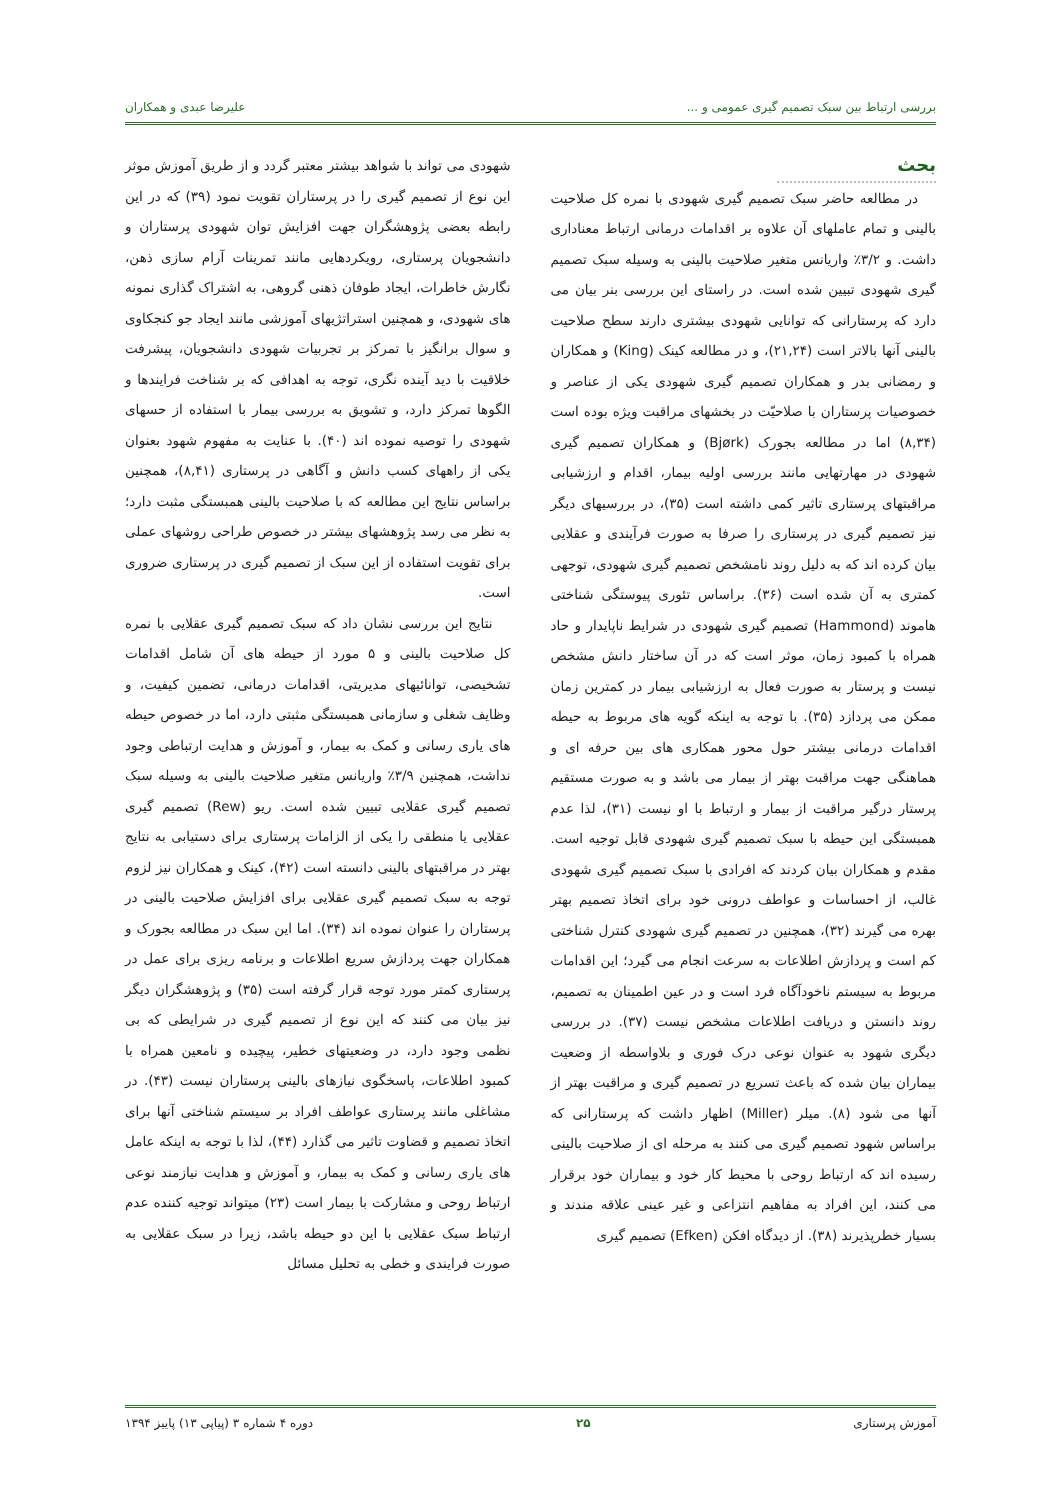بررسی ارتباط بین سبک تصمیم گیری عمومی و ... علیرضا عبدی و همکاران
بحث
در مطالعه حاضر سبک تصمیم گیری شهودی با نمره کل صلاحیت بالینی و تمام عاملهای آن علاوه بر اقدامات درمانی ارتباط معناداری داشت. و ۳/۲٪ واریانس متغیر صلاحیت بالینی به وسیله سبک تصمیم گیری شهودی تبیین شده است. در راستای این بررسی بنر بیان می دارد که پرستارانی که توانایی شهودی بیشتری دارند سطح صلاحیت بالینی آنها بالاتر است (۲۱,۲۴)، و در مطالعه کینک (King) و همکاران و رمضانی بدر و همکاران تصمیم گیری شهودی یکی از عناصر و خصوصیات پرستاران با صلاحیّت در بخشهای مراقبت ویژه بوده است (۸,۳۴) اما در مطالعه بجورک (Bjørk) و همکاران تصمیم گیری شهودی در مهارتهایی مانند بررسی اولیه بیمار، اقدام و ارزشیابی مراقبتهای پرستاری تاثیر کمی داشته است (۳۵)، در بررسیهای دیگر نیز تصمیم گیری در پرستاری را صرفا به صورت فرآیندی و عقلایی بیان کرده اند که به دلیل روند نامشخص تصمیم گیری شهودی، توجهی کمتری به آن شده است (۳۶). براساس تئوری پیوستگی شناختی هاموند (Hammond) تصمیم گیری شهودی در شرایط ناپایدار و حاد همراه با کمبود زمان، موثر است که در آن ساختار دانش مشخص نیست و پرستار به صورت فعال به ارزشیابی بیمار در کمترین زمان ممکن می پردازد (۳۵). با توجه به اینکه گویه های مربوط به حیطه اقدامات درمانی بیشتر حول محور همکاری های بین حرفه ای و هماهنگی جهت مراقبت بهتر از بیمار می باشد و به صورت مستقیم پرستار درگیر مراقبت از بیمار و ارتباط با او نیست (۳۱)، لذا عدم همبستگی این حیطه با سبک تصمیم گیری شهودی قابل توجیه است. مقدم و همکاران بیان کردند که افرادی با سبک تصمیم گیری شهودی غالب، از احساسات و عواطف درونی خود برای اتخاذ تصمیم بهتر بهره می گیرند (۳۲)، همچنین در تصمیم گیری شهودی کنترل شناختی کم است و پردازش اطلاعات به سرعت انجام می گیرد؛ این اقدامات مربوط به سیستم ناخودآگاه فرد است و در عین اطمینان به تصمیم، روند دانستن و دریافت اطلاعات مشخص نیست (۳۷). در بررسی دیگری شهود به عنوان نوعی درک فوری و بلاواسطه از وضعیت بیماران بیان شده که باعث تسریع در تصمیم گیری و مراقبت بهتر از آنها می شود (۸). میلر (Miller) اظهار داشت که پرستارانی که براساس شهود تصمیم گیری می کنند به مرحله ای از صلاحیت بالینی رسیده اند که ارتباط روحی با محیط کار خود و بیماران خود برقرار می کنند، این افراد به مفاهیم انتزاعی و غیر عینی علاقه مندند و بسیار خطرپذیرند (۳۸). از دیدگاه افکن (Efken) تصمیم گیری
شهودی می تواند با شواهد بیشتر معتبر گردد و از طریق آموزش موثر این نوع از تصمیم گیری را در پرستاران تقویت نمود (۳۹) که در این رابطه بعضی پژوهشگران جهت افزایش توان شهودی پرستاران و دانشجویان پرستاری، رویکردهایی مانند تمرینات آرام سازی ذهن، نگارش خاطرات، ایجاد طوفان ذهنی گروهی، به اشتراک گذاری نمونه های شهودی، و همچنین استراتژیهای آموزشی مانند ایجاد جو کنجکاوی و سوال برانگیز با تمرکز بر تجربیات شهودی دانشجویان، پیشرفت خلاقیت با دید آینده نگری، توجه به اهدافی که بر شناخت فرایندها و الگوها تمرکز دارد، و تشویق به بررسی بیمار با استفاده از حسهای شهودی را توصیه نموده اند (۴۰). با عنایت به مفهوم شهود بعنوان یکی از راههای کسب دانش و آگاهی در پرستاری (۸,۴۱)، همچنین براساس نتایج این مطالعه که با صلاحیت بالینی همبستگی مثبت دارد؛ به نظر می رسد پژوهشهای بیشتر در خصوص طراحی روشهای عملی برای تقویت استفاده از این سبک از تصمیم گیری در پرستاری ضروری است.
نتایج این بررسی نشان داد که سبک تصمیم گیری عقلایی با نمره کل صلاحیت بالینی و ۵ مورد از حیطه های آن شامل اقدامات تشخیصی، توانائیهای مدیریتی، اقدامات درمانی، تضمین کیفیت، و وظایف شغلی و سازمانی همبستگی مثبتی دارد، اما در خصوص حیطه های یاری رسانی و کمک به بیمار، و آموزش و هدایت ارتباطی وجود نداشت، همچنین ۳/۹٪ واریانس متغیر صلاحیت بالینی به وسیله سبک تصمیم گیری عقلایی تبیین شده است. ریو (Rew) تصمیم گیری عقلایی یا منطقی را یکی از الزامات پرستاری برای دستیابی به نتایج بهتر در مراقبتهای بالینی دانسته است (۴۲)، کینک و همکاران نیز لزوم توجه به سبک تصمیم گیری عقلایی برای افزایش صلاحیت بالینی در پرستاران را عنوان نموده اند (۳۴). اما این سبک در مطالعه بجورک و همکاران جهت پردازش سریع اطلاعات و برنامه ریزی برای عمل در پرستاری کمتر مورد توجه قرار گرفته است (۳۵) و پژوهشگران دیگر نیز بیان می کنند که این نوع از تصمیم گیری در شرایطی که بی نظمی وجود دارد، در وضعیتهای خطیر، پیچیده و نامعین همراه با کمبود اطلاعات، پاسخگوی نیازهای بالینی پرستاران نیست (۴۳). در مشاغلی مانند پرستاری عواطف افراد بر سیستم شناختی آنها برای اتخاذ تصمیم و قضاوت تاثیر می گذارد (۴۴)، لذا با توجه به اینکه عامل های یاری رسانی و کمک به بیمار، و آموزش و هدایت نیازمند نوعی ارتباط روحی و مشارکت با بیمار است (۲۳) میتواند توجیه کننده عدم ارتباط سبک عقلایی با این دو حیطه باشد، زیرا در سبک عقلایی به صورت فرایندی و خطی به تحلیل مسائل
آموزش پرستاری ۲۵ دوره ۴ شماره ۳ (پیاپی ۱۳) پاییز ۱۳۹۴